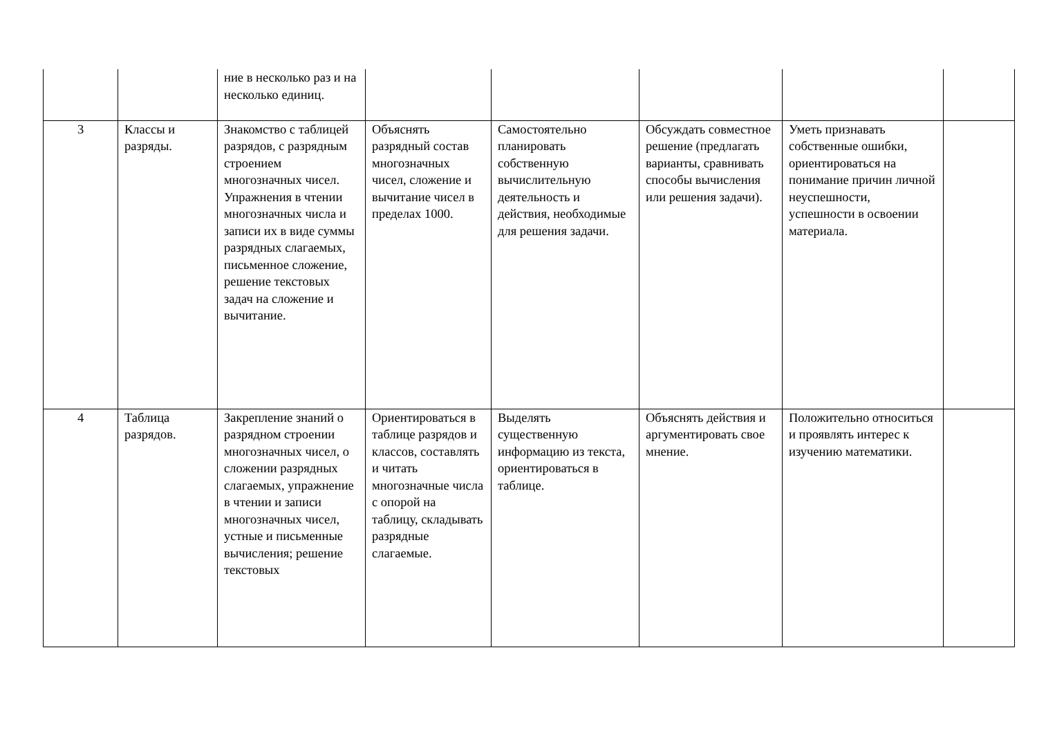| | | ние в несколько раз и на несколько единиц. | | | | | |
| 3 | Классы и разряды. | Знакомство с таблицей разрядов, с разрядным строением многозначных чисел. Упражнения в чтении многозначных числа и записи их в виде суммы разрядных слагаемых, письменное сложение, решение текстовых задач на сложение и вычитание. | Объяснять разрядный состав многозначных чисел, сложение и вычитание чисел в пределах 1000. | Самостоятельно планировать собственную вычислительную деятельность и действия, необходимые для решения задачи. | Обсуждать совместное решение (предлагать варианты, сравнивать способы вычисления или решения задачи). | Уметь признавать собственные ошибки, ориентироваться на понимание причин личной неуспешности, успешности в освоении материала. | |
| 4 | Таблица разрядов. | Закрепление знаний о разрядном строении многозначных чисел, о сложении разрядных слагаемых, упражнение в чтении и записи многозначных чисел, устные и письменные вычисления; решение текстовых | Ориентироваться в таблице разрядов и классов, составлять и читать многозначные числа с опорой на таблицу, складывать разрядные слагаемые. | Выделять существенную информацию из текста, ориентироваться в таблице. | Объяснять действия и аргументировать свое мнение. | Положительно относиться и проявлять интерес к изучению математики. | |